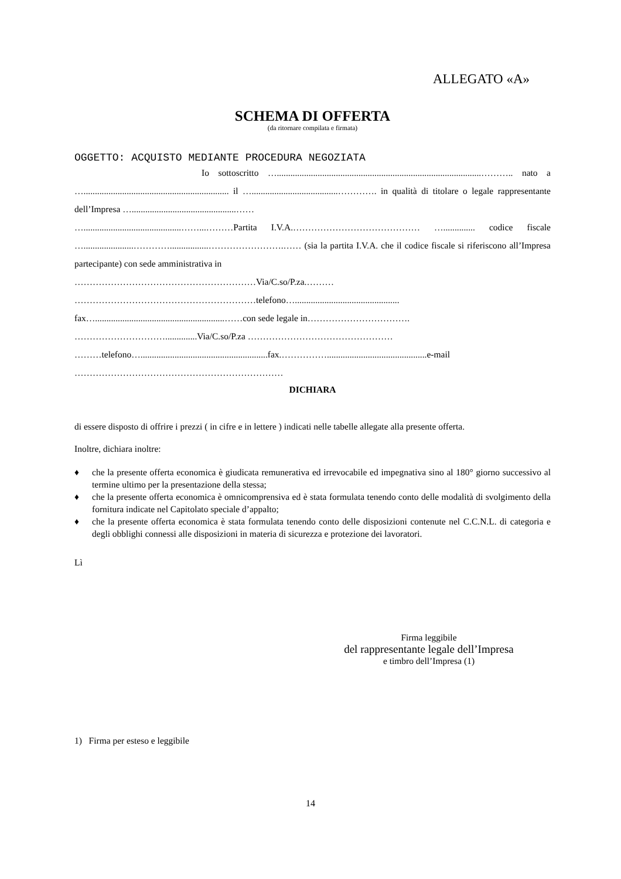ALLEGATO «A»
SCHEMA DI OFFERTA
(da ritornare compilata e firmata)
OGGETTO: ACQUISTO MEDIANTE PROCEDURA NEGOZIATA
Io sottoscritto …..........................................................................................……….. nato a …................................................................ il …......................................…………. in qualità di titolare o legale rappresentante dell’Impresa …..............................................……
…...........................................……...………Partita I.V.A.…………………………………… ….............. codice fiscale …......................………….................…………………….…… (sia la partita I.V.A. che il codice fiscale si riferiscono all’Impresa partecipante) con sede amministrativa in
……………………………………………………Via/C.so/P.za.………
……………………………………………………telefono…..............................................
fax….........................................................……con sede legale in…………………………….
…………………………..............Via/C.so/P.za …………………………………………
………telefono…........................................................fax.……………............................................e-mail
……………………………………………………………
DICHIARA
di essere disposto di offrire i prezzi ( in cifre e in lettere ) indicati nelle tabelle allegate alla presente offerta.
Inoltre, dichiara inoltre:
♦ che la presente offerta economica è giudicata remunerativa ed irrevocabile ed impegnativa sino al 180° giorno successivo al termine ultimo per la presentazione della stessa;
♦ che la presente offerta economica è omnicomprensiva ed è stata formulata tenendo conto delle modalità di svolgimento della fornitura indicate nel Capitolato speciale d’appalto;
♦ che la presente offerta economica è stata formulata tenendo conto delle disposizioni contenute nel C.C.N.L. di categoria e degli obblighi connessi alle disposizioni in materia di sicurezza e protezione dei lavoratori.
Lì
Firma leggibile
del rappresentante legale dell’Impresa
e timbro dell’Impresa (1)
1) Firma per esteso e leggibile
14